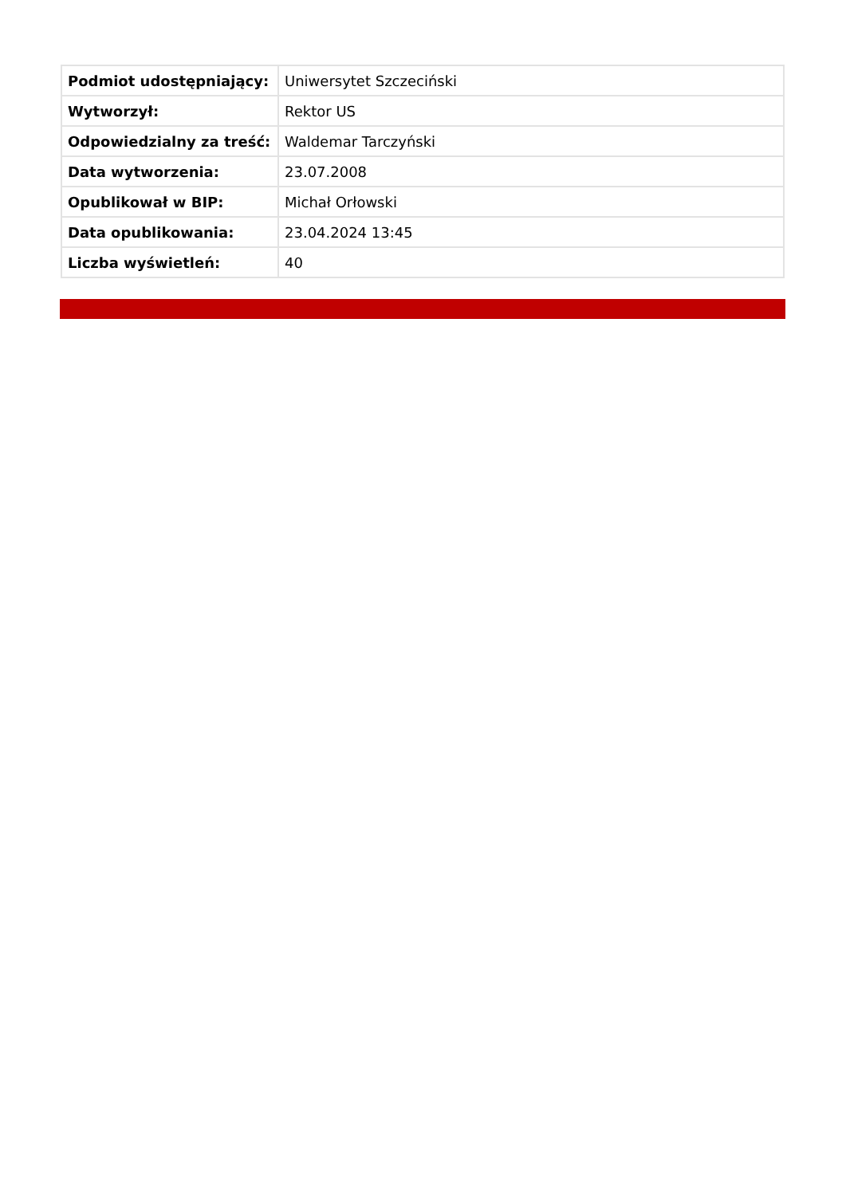| Podmiot udostępniający: | Uniwersytet Szczeciński |
| Wytworzył: | Rektor US |
| Odpowiedzialny za treść: | Waldemar Tarczyński |
| Data wytworzenia: | 23.07.2008 |
| Opublikował w BIP: | Michał Orłowski |
| Data opublikowania: | 23.04.2024 13:45 |
| Liczba wyświetleń: | 40 |